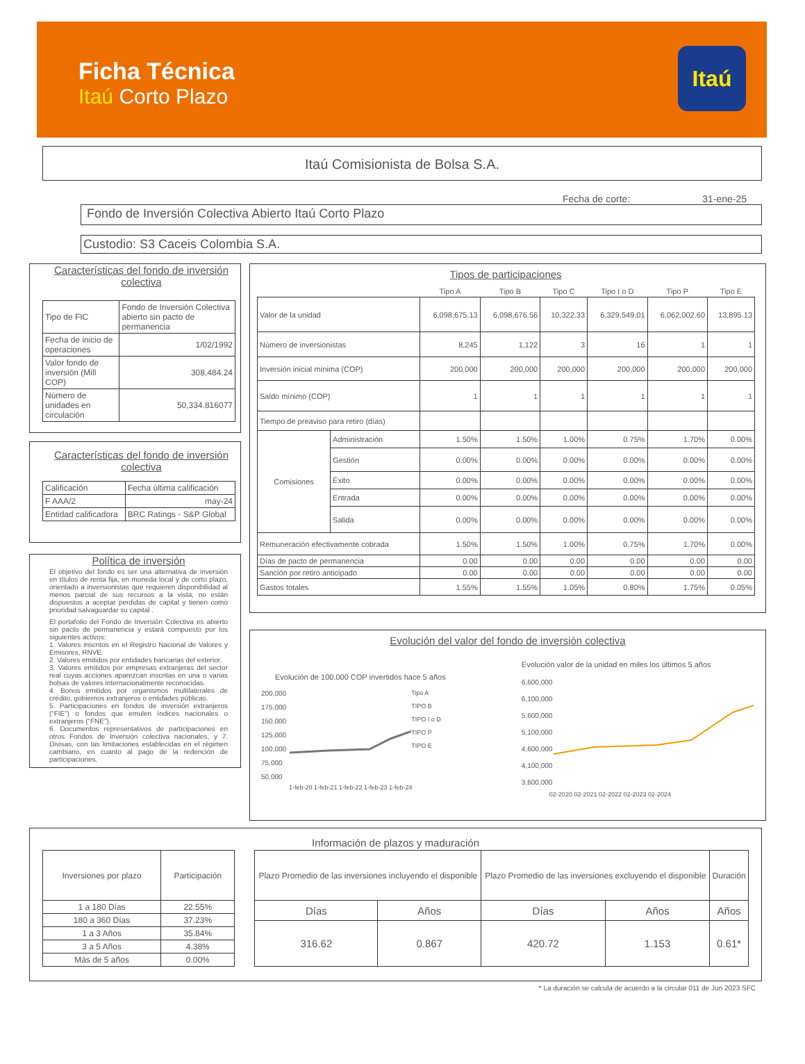Ficha Técnica
Itaú Corto Plazo
Itaú
Itaú Comisionista de Bolsa S.A.
Fecha de corte: 31-ene-25
Fondo de Inversión Colectiva Abierto Itaú Corto Plazo
Custodio: S3 Caceis Colombia S.A.
Características del fondo de inversión colectiva
| Tipo de FIC | Fondo de Inversión Colectiva abierto sin pacto de permanencia |
| Fecha de inicio de operaciones | 1/02/1992 |
| Valor fondo de inversión (Mill COP) | 308,484.24 |
| Número de unidades en circulación | 50,334.816077 |
Características del fondo de inversión colectiva
| Calificación | Fecha última calificación |
| F AAA/2 | may-24 |
| Entidad calificadora | BRC Ratings - S&P Global |
Política de inversión
El objetivo del fondo es ser una alternativa de inversión en títulos de renta fija, en moneda local y de corto plazo, orientado a inversionistas que requieren disponibilidad al menos parcial de sus recursos a la vista, no están dispuestos a aceptar perdidas de capital y tienen como prioridad salvaguardar su capital .
El portafolio del Fondo de Inversión Colectiva es abierto sin pacto de permanencia y estará compuesto por los siguientes activos:
1. Valores inscritos en el Registro Nacional de Valores y Emisores, RNVE.
2. Valores emitidos por entidades bancarias del exterior.
3. Valores emitidos por empresas extranjeras del sector real cuyas acciones aparezcan inscritas en una o varias bolsas de valores internacionalmente reconocidas.
4. Bonos emitidos por organismos multilaterales de crédito, gobiernos extranjeros o entidades públicas.
5. Participaciones en fondos de inversión extranjeros (“FIE”) o fondos que emulen índices nacionales o extranjeros (“FNE”).
6. Documentos representativos de participaciones en otros Fondos de Inversión colectiva nacionales, y 7. Divisas, con las limitaciones establecidas en el régimen cambiario, en cuanto al pago de la redención de participaciones.
Tipos de participaciones
| | | Tipo A | Tipo B | Tipo C | Tipo I o D | Tipo P | Tipo E |
| --- | --- | --- | --- | --- | --- | --- | --- |
| Valor de la unidad | | 6,098,675.13 | 6,098,676.56 | 10,322.33 | 6,329,549.01 | 6,062,002.60 | 13,895.13 |
| Número de inversionistas | | 8,245 | 1,122 | 3 | 16 | 1 | 1 |
| Inversión inicial mínima (COP) | | 200,000 | 200,000 | 200,000 | 200,000 | 200,000 | 200,000 |
| Saldo mínimo (COP) | | 1 | 1 | 1 | 1 | 1 | 1 |
| Tiempo de preaviso para retiro (días) | | | | | | | |
| Comisiones | Administración | 1.50% | 1.50% | 1.00% | 0.75% | 1.70% | 0.00% |
| | Gestión | 0.00% | 0.00% | 0.00% | 0.00% | 0.00% | 0.00% |
| | Éxito | 0.00% | 0.00% | 0.00% | 0.00% | 0.00% | 0.00% |
| | Entrada | 0.00% | 0.00% | 0.00% | 0.00% | 0.00% | 0.00% |
| | Salida | 0.00% | 0.00% | 0.00% | 0.00% | 0.00% | 0.00% |
| Remuneración efectivamente cobrada | | 1.50% | 1.50% | 1.00% | 0.75% | 1.70% | 0.00% |
| Días de pacto de permanencia | | 0.00 | 0.00 | 0.00 | 0.00 | 0.00 | 0.00 |
| Sanción por retiro anticipado | | 0.00 | 0.00 | 0.00 | 0.00 | 0.00 | 0.00 |
| Gastos totales | | 1.55% | 1.55% | 1.05% | 0.80% | 1.75% | 0.05% |
Evolución del valor del fondo de inversión colectiva
Evolución de 100.000 COP invertidos hace 5 años
200,000
175,000
150,000
125,000
100,000
75,000
50,000
Tipo A
TIPO B
TIPO I o D
TIPO P
TIPO E
1-feb-20 1-feb-21 1-feb-22 1-feb-23 1-feb-24
Evolución valor de la unidad en miles los últimos 5 años
6,600,000
6,100,000
5,600,000
5,100,000
4,600,000
4,100,000
3,600,000
02-2020 02-2021 02-2022 02-2023 02-2024
Información de plazos y maduración
| Inversiones por plazo | Participación |
| --- | --- |
| 1 a 180 Días | 22.55% |
| 180 a 360 Días | 37.23% |
| 1 a 3 Años | 35.84% |
| 3 a 5 Años | 4.38% |
| Más de 5 años | 0.00% |
| Plazo Promedio de las inversiones incluyendo el disponible | | Plazo Promedio de las inversiones excluyendo el disponible | | Duración |
| --- | --- | --- | --- | --- |
| Días | Años | Días | Años | Años |
| 316.62 | 0.867 | 420.72 | 1.153 | 0.61* |
* La duración se calcula de acuerdo a la circular 011 de Jun 2023 SFC